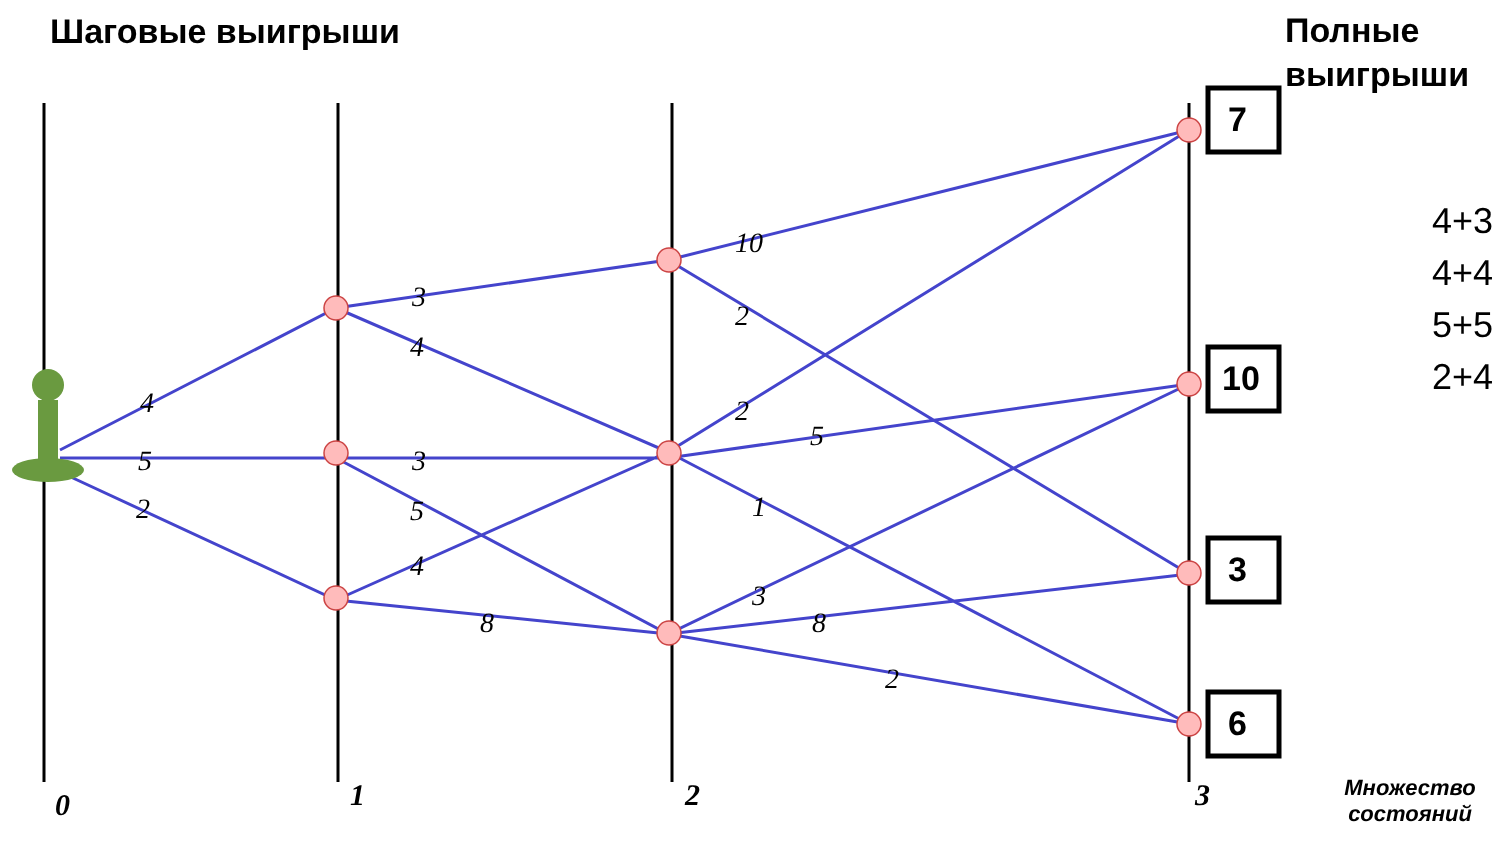0
1
2
3
4
5
2
3
4
3
5
4
8
10
2
2
5
1
3
8
2
Шаговые выигрыши
Полные
выигрыши
7
10
3
6
4+3
4+4
5+5
2+4
Множество состояний